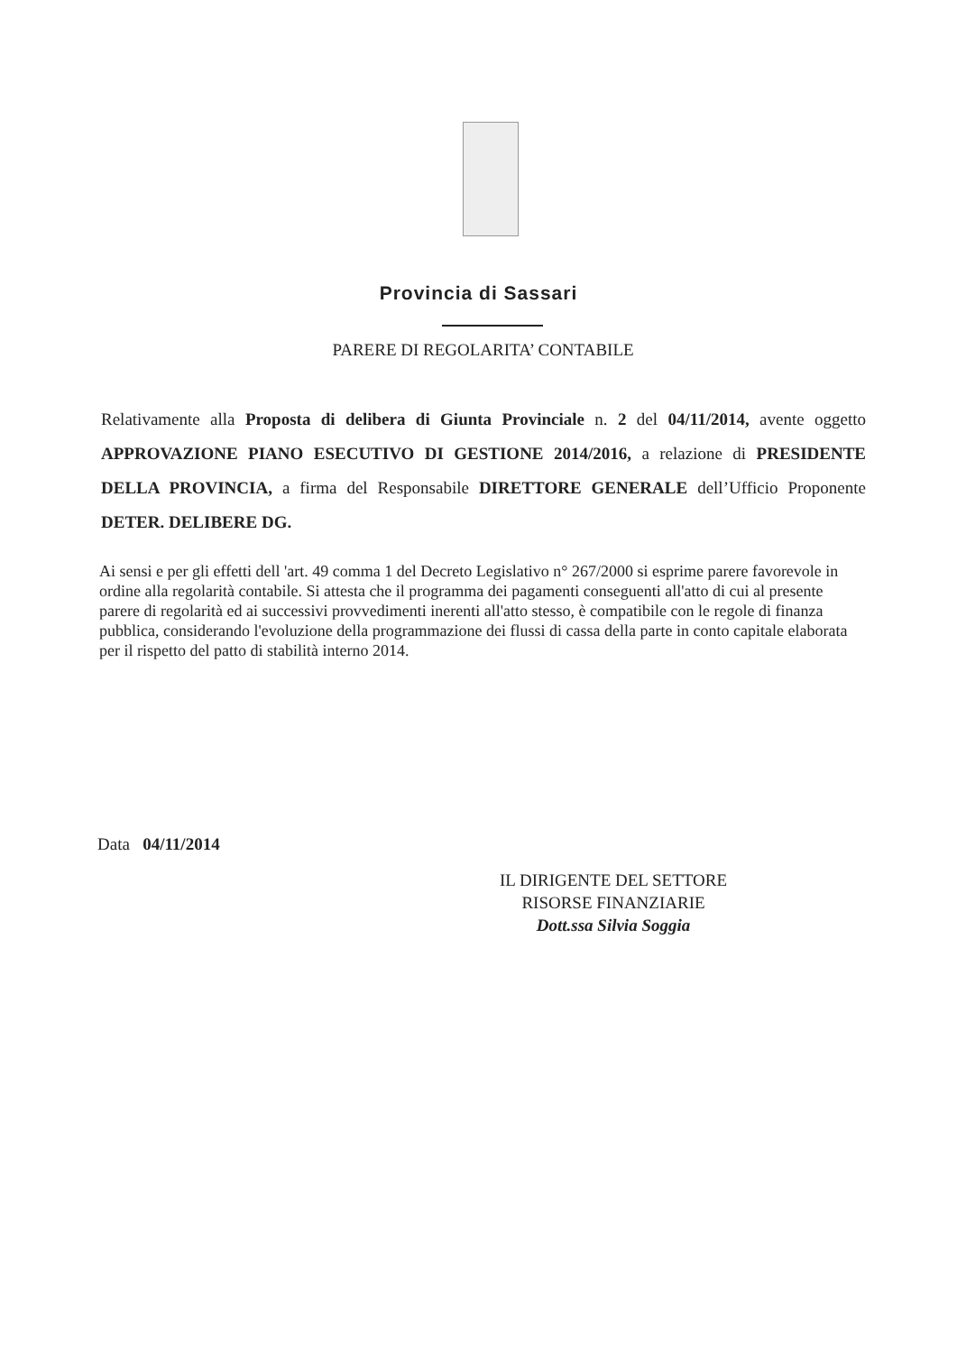Provincia di Sassari
PARERE DI REGOLARITA’ CONTABILE
Relativamente alla Proposta di delibera di Giunta Provinciale n. 2 del 04/11/2014, avente oggetto APPROVAZIONE PIANO ESECUTIVO DI GESTIONE 2014/2016, a relazione di PRESIDENTE DELLA PROVINCIA, a firma del Responsabile DIRETTORE GENERALE dell’Ufficio Proponente DETER. DELIBERE DG.
Ai sensi e per gli effetti dell 'art. 49 comma 1 del Decreto Legislativo n° 267/2000 si esprime parere favorevole in ordine alla regolarità contabile. Si attesta che il programma dei pagamenti conseguenti all'atto di cui al presente parere di regolarità ed ai successivi provvedimenti inerenti all'atto stesso, è compatibile con le regole di finanza pubblica, considerando l'evoluzione della programmazione dei flussi di cassa della parte in conto capitale elaborata per il rispetto del patto di stabilità interno 2014.
Data 04/11/2014
IL DIRIGENTE DEL SETTORE
RISORSE FINANZIARIE
Dott.ssa Silvia Soggia